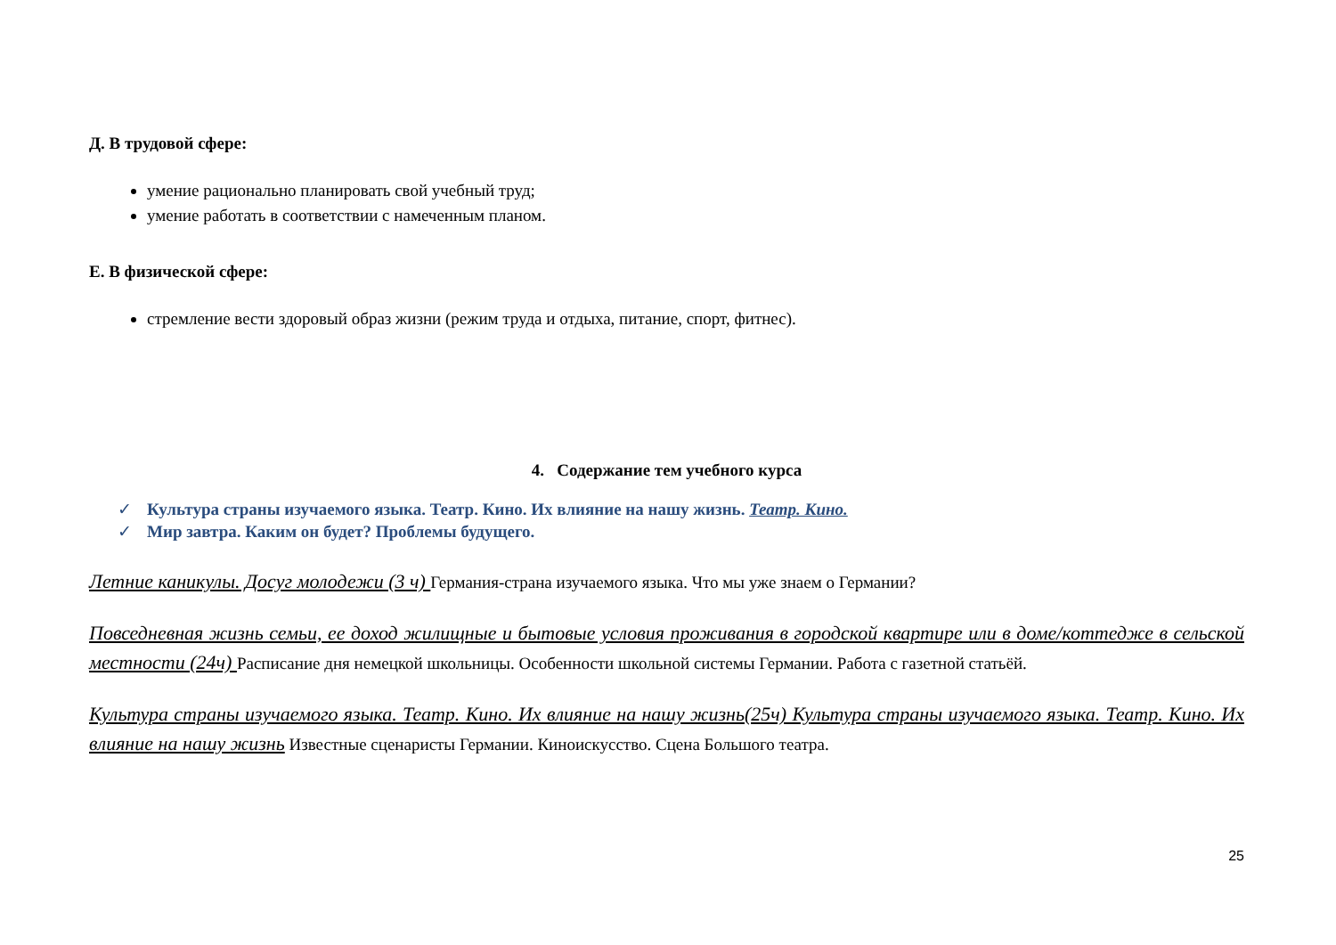Д. В трудовой сфере:
умение рационально планировать свой учебный труд;
умение работать в соответствии с намеченным планом.
Е. В физической сфере:
стремление вести здоровый образ жизни (режим труда и отдыха, питание, спорт, фитнес).
4. Содержание тем учебного курса
✓ Культура страны изучаемого языка. Театр. Кино. Их влияние на нашу жизнь. Театр. Кино.
✓ Мир завтра. Каким он будет? Проблемы будущего.
Летние каникулы. Досуг молодежи (3 ч) Германия-страна изучаемого языка. Что мы уже знаем о Германии?
Повседневная жизнь семьи, ее доход жилищные и бытовые условия проживания в городской квартире или в доме/коттедже в сельской местности (24ч) Расписание дня немецкой школьницы. Особенности школьной системы Германии. Работа с газетной статьёй.
Культура страны изучаемого языка. Театр. Кино. Их влияние на нашу жизнь(25ч) Культура страны изучаемого языка. Театр. Кино. Их влияние на нашу жизнь Известные сценаристы Германии. Киноискусство. Сцена Большого театра.
25